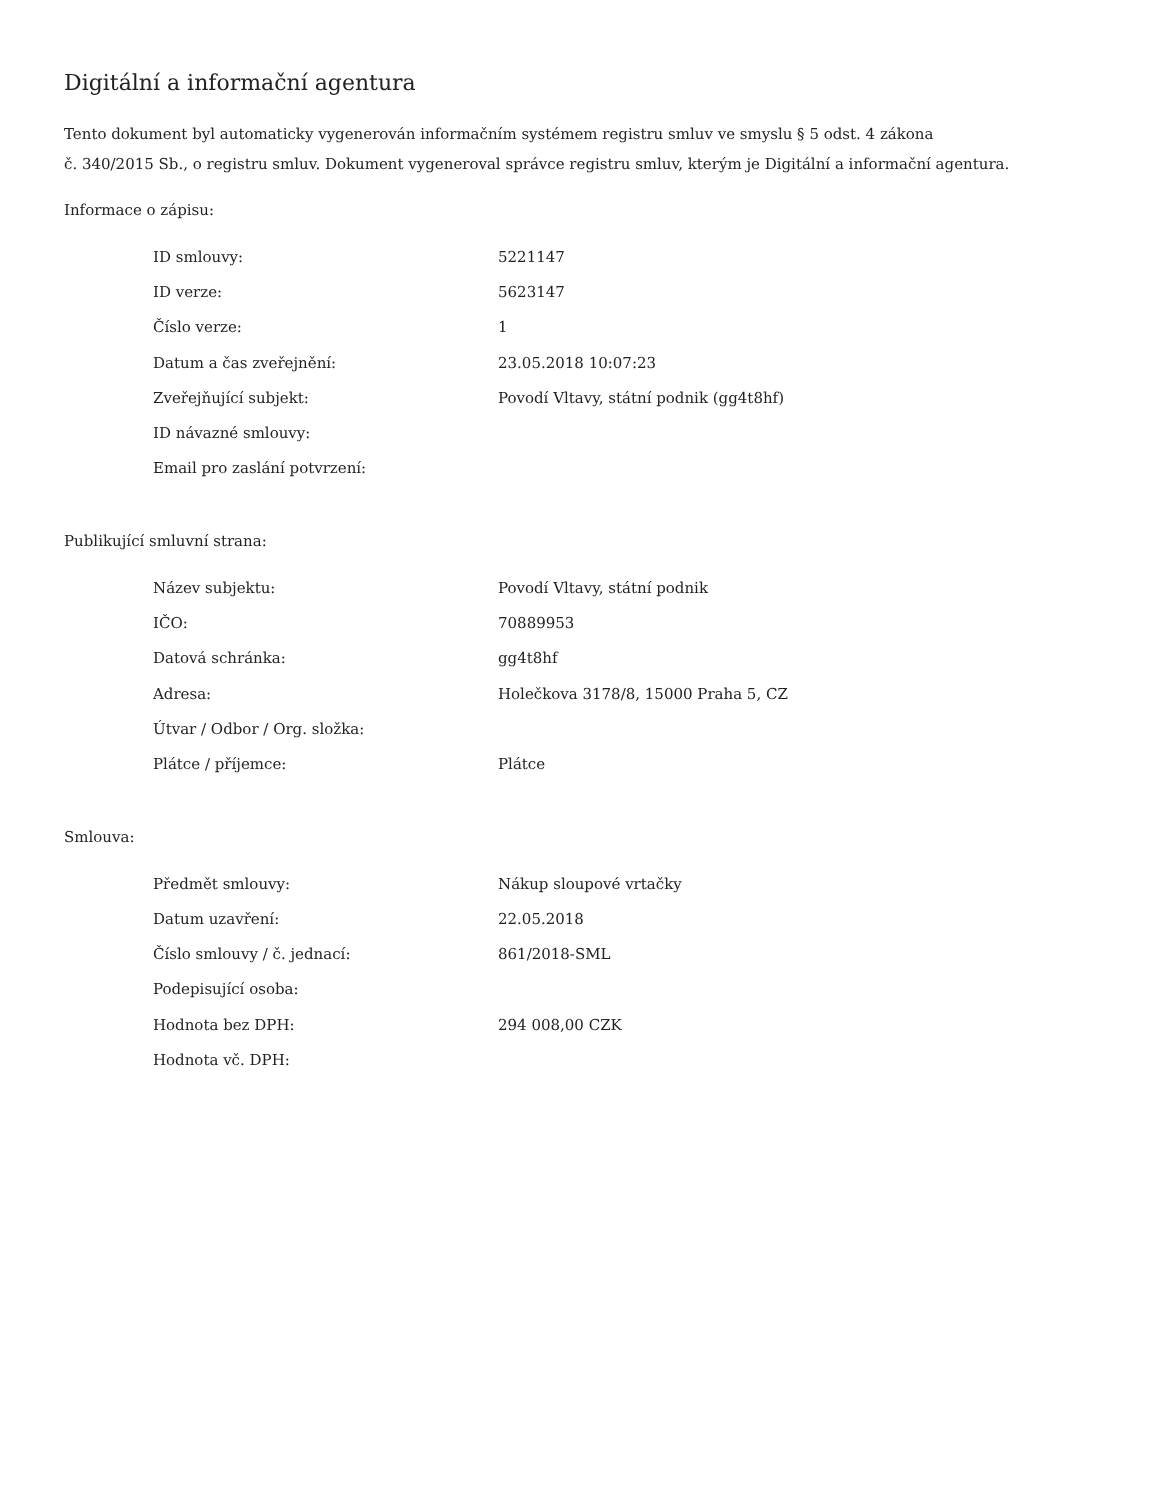Digitální a informační agentura
Tento dokument byl automaticky vygenerován informačním systémem registru smluv ve smyslu § 5 odst. 4 zákona
č. 340/2015 Sb., o registru smluv. Dokument vygeneroval správce registru smluv, kterým je Digitální a informační agentura.
Informace o zápisu:
| ID smlouvy: | 5221147 |
| ID verze: | 5623147 |
| Číslo verze: | 1 |
| Datum a čas zveřejnění: | 23.05.2018 10:07:23 |
| Zveřejňující subjekt: | Povodí Vltavy, státní podnik (gg4t8hf) |
| ID návazné smlouvy: | |
| Email pro zaslání potvrzení: | |
Publikující smluvní strana:
| Název subjektu: | Povodí Vltavy, státní podnik |
| IČO: | 70889953 |
| Datová schránka: | gg4t8hf |
| Adresa: | Holečkova 3178/8, 15000 Praha 5, CZ |
| Útvar / Odbor / Org. složka: | |
| Plátce / příjemce: | Plátce |
Smlouva:
| Předmět smlouvy: | Nákup sloupové vrtačky |
| Datum uzavření: | 22.05.2018 |
| Číslo smlouvy / č. jednací: | 861/2018-SML |
| Podepisující osoba: | |
| Hodnota bez DPH: | 294 008,00 CZK |
| Hodnota vč. DPH: | |